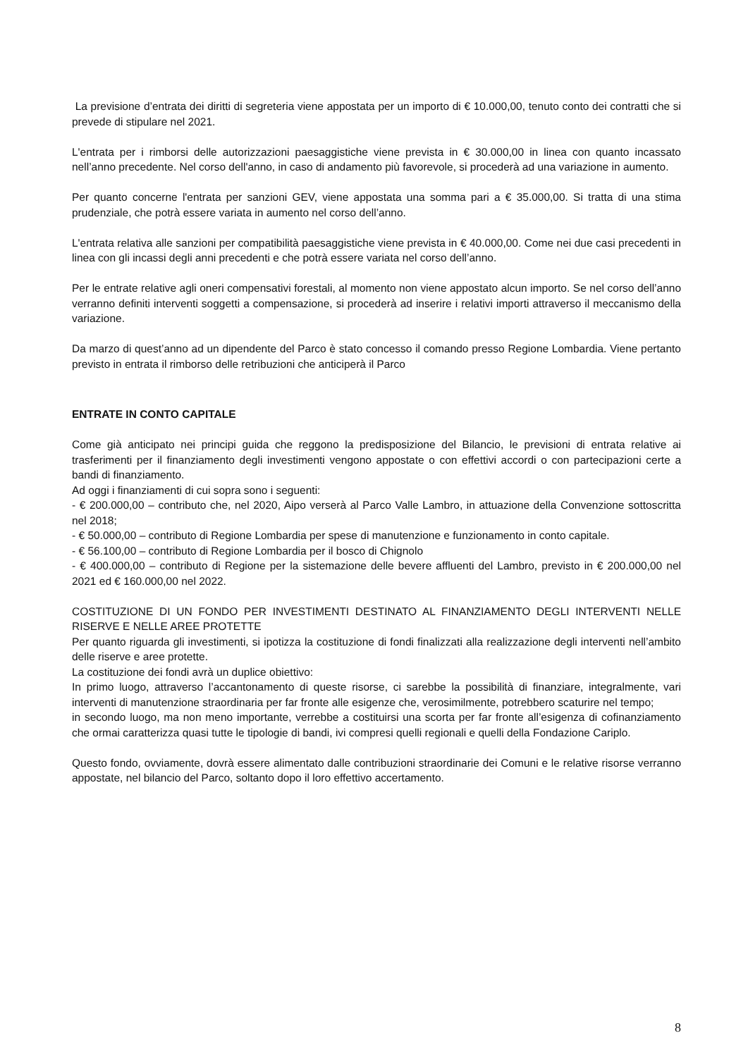La previsione d’entrata dei diritti di segreteria viene appostata per un importo di € 10.000,00, tenuto conto dei contratti che si prevede di stipulare nel 2021.
L'entrata per i rimborsi delle autorizzazioni paesaggistiche viene prevista in € 30.000,00 in linea con quanto incassato nell’anno precedente. Nel corso dell'anno, in caso di andamento più favorevole, si procederà ad una variazione in aumento.
Per quanto concerne l'entrata per sanzioni GEV, viene appostata una somma pari a € 35.000,00. Si tratta di una stima prudenziale, che potrà essere variata in aumento nel corso dell’anno.
L'entrata relativa alle sanzioni per compatibilità paesaggistiche viene prevista in € 40.000,00. Come nei due casi precedenti in linea con gli incassi degli anni precedenti e che potrà essere variata nel corso dell’anno.
Per le entrate relative agli oneri compensativi forestali, al momento non viene appostato alcun importo. Se nel corso dell’anno verranno definiti interventi soggetti a compensazione, si procederà ad inserire i relativi importi attraverso il meccanismo della variazione.
Da marzo di quest’anno ad un dipendente del Parco è stato concesso il comando presso Regione Lombardia. Viene pertanto previsto in entrata il rimborso delle retribuzioni che anticiperà il Parco
ENTRATE IN CONTO CAPITALE
Come già anticipato nei principi guida che reggono la predisposizione del Bilancio, le previsioni di entrata relative ai trasferimenti per il finanziamento degli investimenti vengono appostate o con effettivi accordi o con partecipazioni certe a bandi di finanziamento.
Ad oggi i finanziamenti di cui sopra sono i seguenti:
- € 200.000,00 – contributo che, nel 2020, Aipo verserà al Parco Valle Lambro, in attuazione della Convenzione sottoscritta nel 2018;
- € 50.000,00 – contributo di Regione Lombardia per spese di manutenzione e funzionamento in conto capitale.
- € 56.100,00 – contributo di Regione Lombardia per il bosco di Chignolo
- € 400.000,00 – contributo di Regione per la sistemazione delle bevere affluenti del Lambro, previsto in € 200.000,00 nel 2021 ed € 160.000,00 nel 2022.
COSTITUZIONE DI UN FONDO PER INVESTIMENTI DESTINATO AL FINANZIAMENTO DEGLI INTERVENTI NELLE RISERVE E NELLE AREE PROTETTE
Per quanto riguarda gli investimenti, si ipotizza la costituzione di fondi finalizzati alla realizzazione degli interventi nell’ambito delle riserve e aree protette.
La costituzione dei fondi avrà un duplice obiettivo:
In primo luogo, attraverso l’accantonamento di queste risorse, ci sarebbe la possibilità di finanziare, integralmente, vari interventi di manutenzione straordinaria per far fronte alle esigenze che, verosimilmente, potrebbero scaturire nel tempo;
in secondo luogo, ma non meno importante, verrebbe a costituirsi una scorta per far fronte all’esigenza di cofinanziamento che ormai caratterizza quasi tutte le tipologie di bandi, ivi compresi quelli regionali e quelli della Fondazione Cariplo.
Questo fondo, ovviamente, dovrà essere alimentato dalle contribuzioni straordinarie dei Comuni e le relative risorse verranno appostate, nel bilancio del Parco, soltanto dopo il loro effettivo accertamento.
8